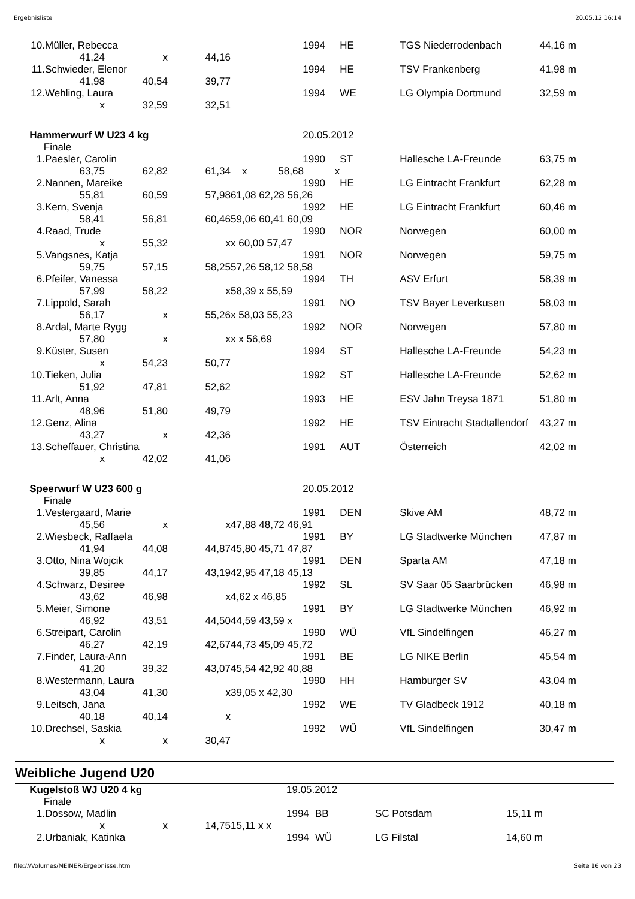Ergebnisliste 20.05.12 16:14
| 10. | Müller, Rebecca | | | | 1994 | HE | TGS Niederrodenbach | 44,16 m |
| | 41,24 | x | 44,16 | | | | | |
| 11. | Schwieder, Elenor | | | | 1994 | HE | TSV Frankenberg | 41,98 m |
| | 41,98 | 40,54 | 39,77 | | | | | |
| 12. | Wehling, Laura | | | | 1994 | WE | LG Olympia Dortmund | 32,59 m |
| | x | 32,59 | 32,51 | | | | | |
| Hammerwurf W U23 4 kg | | | | | 20.05.2012 | | | |
| Finale | | | | | | | | |
| 1. | Paesler, Carolin | | | | 1990 | ST | Hallesche LA-Freunde | 63,75 m |
| | 63,75 | 62,82 | 61,34 | x 58,68 x | | | | |
| 2. | Nannen, Mareike | | | | 1990 | HE | LG Eintracht Frankfurt | 62,28 m |
| | 55,81 | 60,59 | 57,98 | 61,08 62,28 56,26 | | | | |
| 3. | Kern, Svenja | | | | 1992 | HE | LG Eintracht Frankfurt | 60,46 m |
| | 58,41 | 56,81 | 60,46 | 59,06 60,41 60,09 | | | | |
| 4. | Raad, Trude | | | | 1990 | NOR | Norwegen | 60,00 m |
| | x | 55,32 | x | x 60,00 57,47 | | | | |
| 5. | Vangsnes, Katja | | | | 1991 | NOR | Norwegen | 59,75 m |
| | 59,75 | 57,15 | 58,25 | 57,26 58,12 58,58 | | | | |
| 6. | Pfeifer, Vanessa | | | | 1994 | TH | ASV Erfurt | 58,39 m |
| | 57,99 | 58,22 | x | 58,39 x 55,59 | | | | |
| 7. | Lippold, Sarah | | | | 1991 | NO | TSV Bayer Leverkusen | 58,03 m |
| | 56,17 | x | 55,26 | x 58,03 55,23 | | | | |
| 8. | Ardal, Marte Rygg | | | | 1992 | NOR | Norwegen | 57,80 m |
| | 57,80 | x | x | x x 56,69 | | | | |
| 9. | Küster, Susen | | | | 1994 | ST | Hallesche LA-Freunde | 54,23 m |
| | x | 54,23 | 50,77 | | | | | |
| 10. | Tieken, Julia | | | | 1992 | ST | Hallesche LA-Freunde | 52,62 m |
| | 51,92 | 47,81 | 52,62 | | | | | |
| 11. | Arlt, Anna | | | | 1993 | HE | ESV Jahn Treysa 1871 | 51,80 m |
| | 48,96 | 51,80 | 49,79 | | | | | |
| 12. | Genz, Alina | | | | 1992 | HE | TSV Eintracht Stadtallendorf | 43,27 m |
| | 43,27 | x | 42,36 | | | | | |
| 13. | Scheffauer, Christina | | | | 1991 | AUT | Österreich | 42,02 m |
| | x | 42,02 | 41,06 | | | | | |
| Speerwurf W U23 600 g | | | | | 20.05.2012 | | | |
| Finale | | | | | | | | |
| 1. | Vestergaard, Marie | | | | 1991 | DEN | Skive AM | 48,72 m |
| | 45,56 | x | x | 47,88 48,72 46,91 | | | | |
| 2. | Wiesbeck, Raffaela | | | | 1991 | BY | LG Stadtwerke München | 47,87 m |
| | 41,94 | 44,08 | 44,87 | 45,80 45,71 47,87 | | | | |
| 3. | Otto, Nina Wojcik | | | | 1991 | DEN | Sparta AM | 47,18 m |
| | 39,85 | 44,17 | 43,19 | 42,95 47,18 45,13 | | | | |
| 4. | Schwarz, Desiree | | | | 1992 | SL | SV Saar 05 Saarbrücken | 46,98 m |
| | 43,62 | 46,98 | x | 4,62 x 46,85 | | | | |
| 5. | Meier, Simone | | | | 1991 | BY | LG Stadtwerke München | 46,92 m |
| | 46,92 | 43,51 | 44,50 | 44,59 43,59 x | | | | |
| 6. | Streipart, Carolin | | | | 1990 | WÜ | VfL Sindelfingen | 46,27 m |
| | 46,27 | 42,19 | 42,67 | 44,73 45,09 45,72 | | | | |
| 7. | Finder, Laura-Ann | | | | 1991 | BE | LG NIKE Berlin | 45,54 m |
| | 41,20 | 39,32 | 43,07 | 45,54 42,92 40,88 | | | | |
| 8. | Westermann, Laura | | | | 1990 | HH | Hamburger SV | 43,04 m |
| | 43,04 | 41,30 | x | 39,05 x 42,30 | | | | |
| 9. | Leitsch, Jana | | | | 1992 | WE | TV Gladbeck 1912 | 40,18 m |
| | 40,18 | 40,14 | x | | | | | |
| 10. | Drechsel, Saskia | | | | 1992 | WÜ | VfL Sindelfingen | 30,47 m |
| | x | x | 30,47 | | | | | |
Weibliche Jugend U20
| Kugelstoß WJ U20 4 kg | | | | | 19.05.2012 | | | |
| Finale | | | | | | | | |
| 1. | Dossow, Madlin | | | | 1994 | BB | SC Potsdam | 15,11 m |
| | x | x | 14,75 | 15,11 x x | | | | |
| 2. | Urbaniak, Katinka | | | | 1994 | WÜ | LG Filstal | 14,60 m |
file:///Volumes/MEINER/Ergebnisse.htm Seite 16 von 23